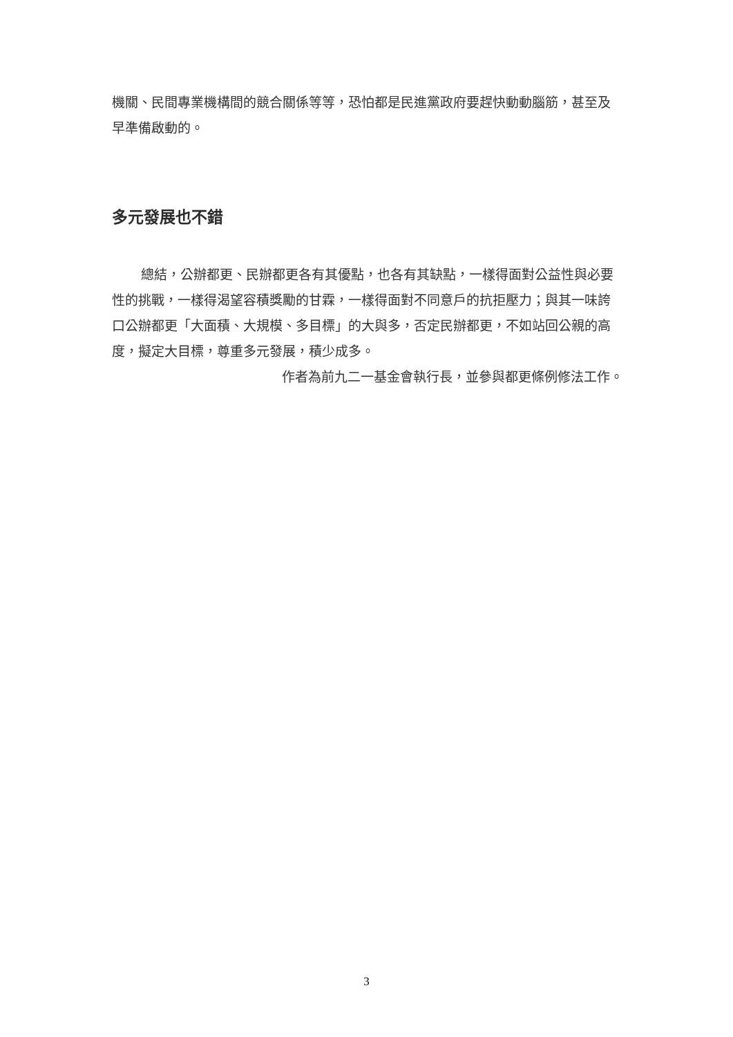機關、民間專業機構間的競合關係等等，恐怕都是民進黨政府要趕快動動腦筋，甚至及早準備啟動的。
多元發展也不錯
總結，公辦都更、民辦都更各有其優點，也各有其缺點，一樣得面對公益性與必要性的挑戰，一樣得渴望容積獎勵的甘霖，一樣得面對不同意戶的抗拒壓力；與其一味誇口公辦都更「大面積、大規模、多目標」的大與多，否定民辦都更，不如站回公親的高度，擬定大目標，尊重多元發展，積少成多。
作者為前九二一基金會執行長，並參與都更條例修法工作。
3